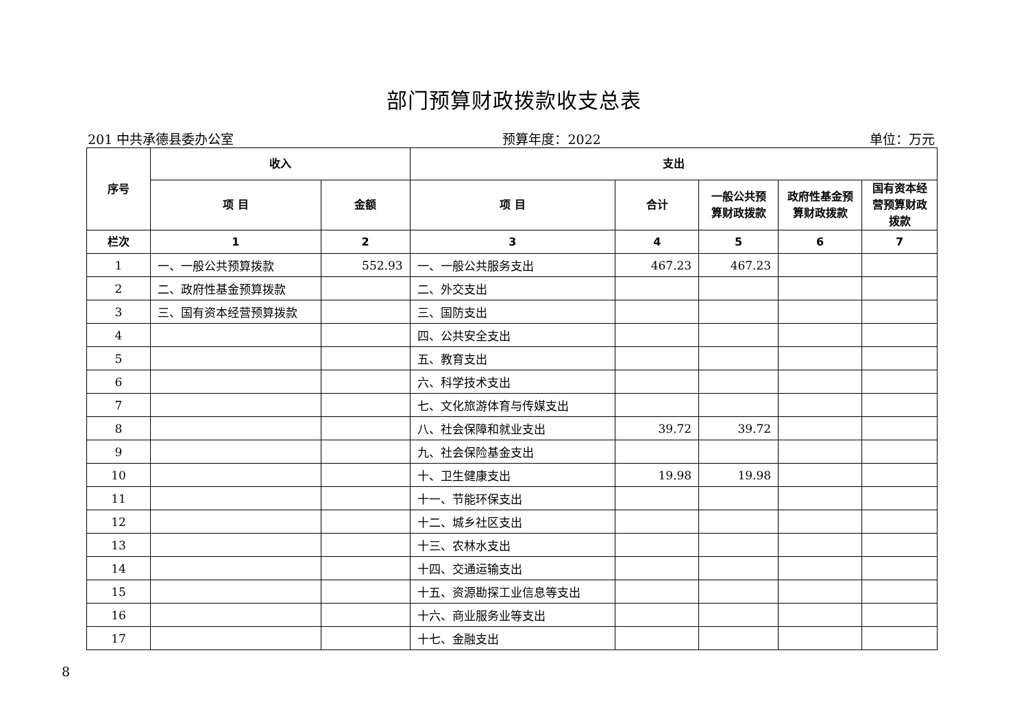部门预算财政拨款收支总表
201 中共承德县委办公室 预算年度：2022 单位：万元
| 序号 | 收入 | | 支出 | | | | |
| --- | --- | --- | --- | --- | --- | --- | --- |
| | 项 目 | 金额 | 项 目 | 合计 | 一般公共预算财政拨款 | 政府性基金预算财政拨款 | 国有资本经营预算财政拨款 |
| 栏次 | 1 | 2 | 3 | 4 | 5 | 6 | 7 |
| 1 | 一、一般公共预算拨款 | 552.93 | 一、一般公共服务支出 | 467.23 | 467.23 | | |
| 2 | 二、政府性基金预算拨款 | | 二、外交支出 | | | | |
| 3 | 三、国有资本经营预算拨款 | | 三、国防支出 | | | | |
| 4 | | | 四、公共安全支出 | | | | |
| 5 | | | 五、教育支出 | | | | |
| 6 | | | 六、科学技术支出 | | | | |
| 7 | | | 七、文化旅游体育与传媒支出 | | | | |
| 8 | | | 八、社会保障和就业支出 | 39.72 | 39.72 | | |
| 9 | | | 九、社会保险基金支出 | | | | |
| 10 | | | 十、卫生健康支出 | 19.98 | 19.98 | | |
| 11 | | | 十一、节能环保支出 | | | | |
| 12 | | | 十二、城乡社区支出 | | | | |
| 13 | | | 十三、农林水支出 | | | | |
| 14 | | | 十四、交通运输支出 | | | | |
| 15 | | | 十五、资源勘探工业信息等支出 | | | | |
| 16 | | | 十六、商业服务业等支出 | | | | |
| 17 | | | 十七、金融支出 | | | | |
8